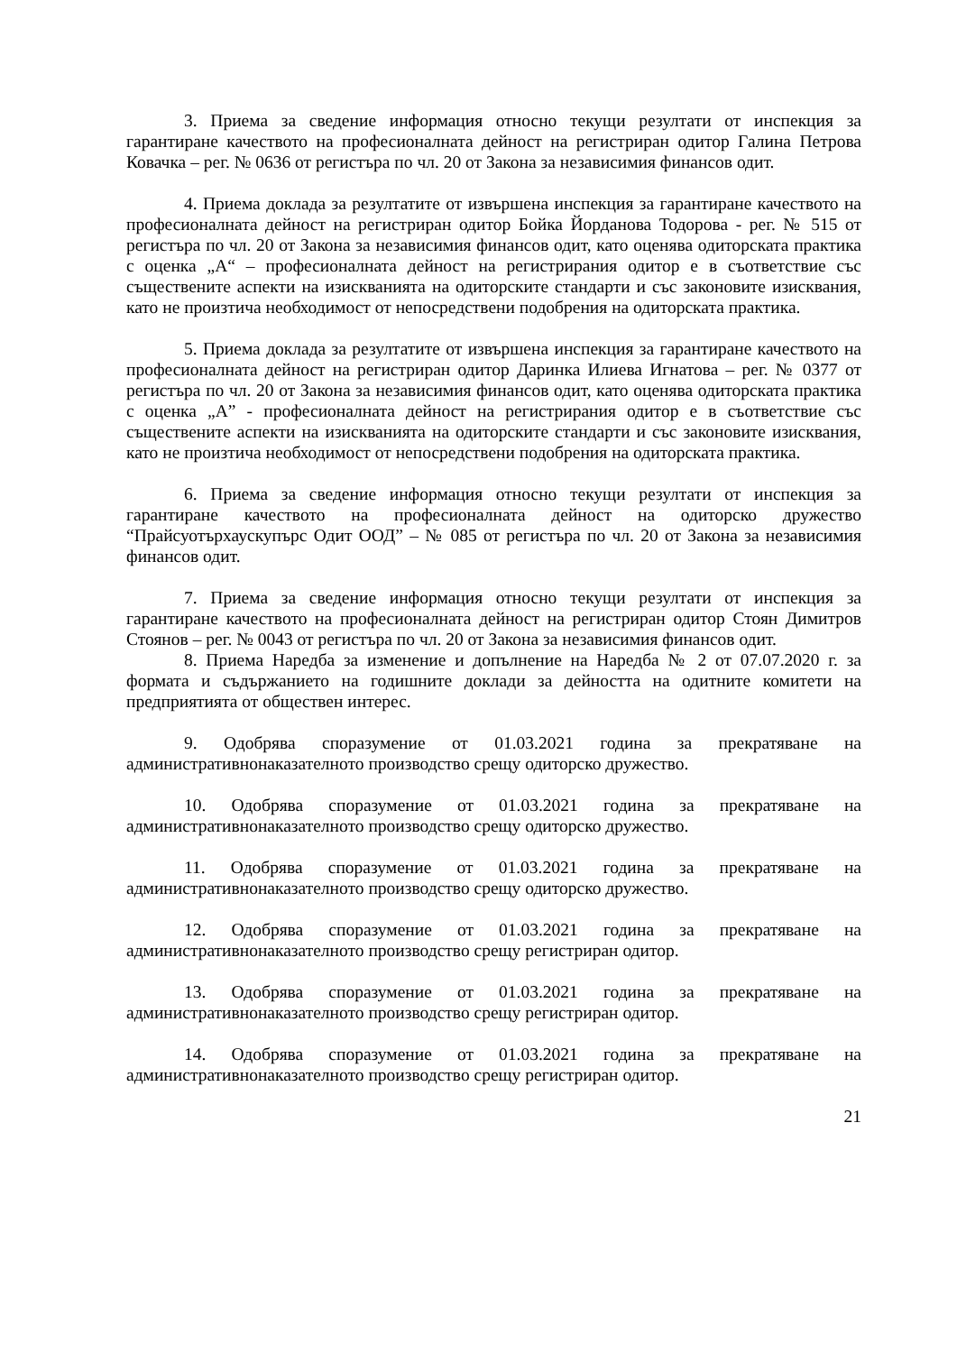3. Приема за сведение информация относно текущи резултати от инспекция за гарантиране качеството на професионалната дейност на регистриран одитор Галина Петрова Ковачка – рег. № 0636 от регистъра по чл. 20 от Закона за независимия финансов одит.
4. Приема доклада за резултатите от извършена инспекция за гарантиране качеството на професионалната дейност на регистриран одитор Бойка Йорданова Тодорова - рег. № 515 от регистъра по чл. 20 от Закона за независимия финансов одит, като оценява одиторската практика с оценка „А“ – професионалната дейност на регистрирания одитор е в съответствие със съществените аспекти на изискванията на одиторските стандарти и със законовите изисквания, като не произтича необходимост от непосредствени подобрения на одиторската практика.
5. Приема доклада за резултатите от извършена инспекция за гарантиране качеството на професионалната дейност на регистриран одитор Даринка Илиева Игнатова – рег. № 0377 от регистъра по чл. 20 от Закона за независимия финансов одит, като оценява одиторската практика с оценка „А” - професионалната дейност на регистрирания одитор е в съответствие със съществените аспекти на изискванията на одиторските стандарти и със законовите изисквания, като не произтича необходимост от непосредствени подобрения на одиторската практика.
6. Приема за сведение информация относно текущи резултати от инспекция за гарантиране качеството на професионалната дейност на одиторско дружество “Прайсуотърхаускупърс Одит ООД” – № 085 от регистъра по чл. 20 от Закона за независимия финансов одит.
7. Приема за сведение информация относно текущи резултати от инспекция за гарантиране качеството на професионалната дейност на регистриран одитор Стоян Димитров Стоянов – рег. № 0043 от регистъра по чл. 20 от Закона за независимия финансов одит.
8. Приема Наредба за изменение и допълнение на Наредба № 2 от 07.07.2020 г. за формата и съдържанието на годишните доклади за дейността на одитните комитети на предприятията от обществен интерес.
9. Одобрява споразумение от 01.03.2021 година за прекратяване на административнонаказателното производство срещу одиторско дружество.
10. Одобрява споразумение от 01.03.2021 година за прекратяване на административнонаказателното производство срещу одиторско дружество.
11. Одобрява споразумение от 01.03.2021 година за прекратяване на административнонаказателното производство срещу одиторско дружество.
12. Одобрява споразумение от 01.03.2021 година за прекратяване на административнонаказателното производство срещу регистриран одитор.
13. Одобрява споразумение от 01.03.2021 година за прекратяване на административнонаказателното производство срещу регистриран одитор.
14. Одобрява споразумение от 01.03.2021 година за прекратяване на административнонаказателното производство срещу регистриран одитор.
21